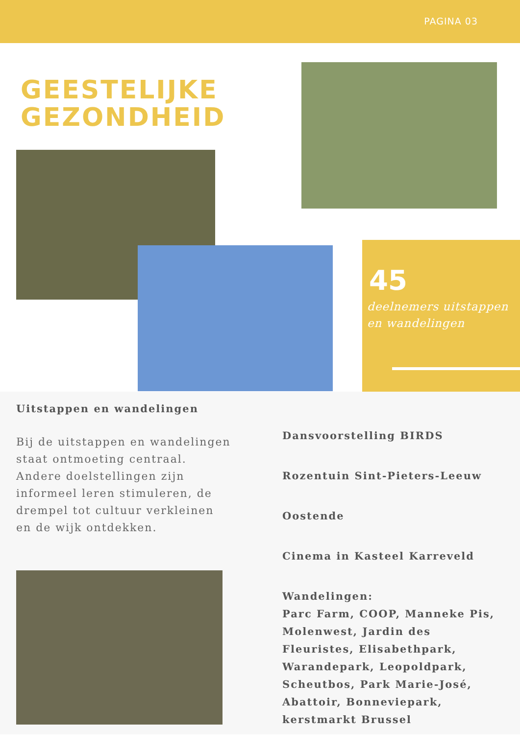PAGINA 03
GEESTELIJKE
GEZONDHEID
45
deelnemers uitstappen en wandelingen
Uitstappen en wandelingen
Bij de uitstappen en wandelingen staat ontmoeting centraal. Andere doelstellingen zijn informeel leren stimuleren, de drempel tot cultuur verkleinen en de wijk ontdekken.
Dansvoorstelling BIRDS
Rozentuin Sint-Pieters-Leeuw
Oostende
Cinema in Kasteel Karreveld
Wandelingen:
Parc Farm, COOP, Manneke Pis, Molenwest, Jardin des Fleuristes, Elisabethpark, Warandepark, Leopoldpark, Scheutbos, Park Marie-José, Abattoir, Bonneviepark, kerstmarkt Brussel